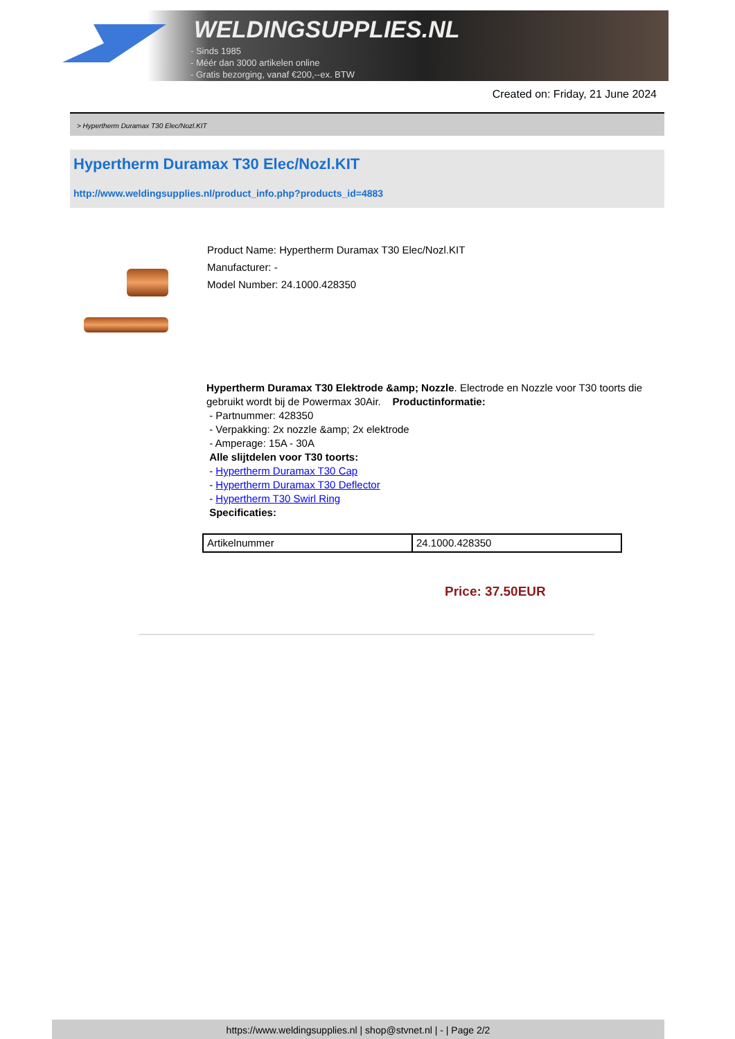WELDINGSUPPLIES.NL
- Sinds 1985
- Méér dan 3000 artikelen online
- Gratis bezorging, vanaf €200,--ex. BTW
Created on: Friday, 21 June 2024
> Hypertherm Duramax T30 Elec/Nozl.KIT
Hypertherm Duramax T30 Elec/Nozl.KIT
http://www.weldingsupplies.nl/product_info.php?products_id=4883
Product Name: Hypertherm Duramax T30 Elec/Nozl.KIT
Manufacturer: -
Model Number: 24.1000.428350
Hypertherm Duramax T30 Elektrode &amp; Nozzle. Electrode en Nozzle voor T30 toorts die gebruikt wordt bij de Powermax 30Air. Productinformatie:
- Partnummer: 428350
- Verpakking: 2x nozzle &amp; 2x elektrode
- Amperage: 15A - 30A
Alle slijtdelen voor T30 toorts:
- Hypertherm Duramax T30 Cap
- Hypertherm Duramax T30 Deflector
- Hypertherm T30 Swirl Ring
Specificaties:
| Artikelnummer | 24.1000.428350 |
Price: 37.50EUR
https://www.weldingsupplies.nl | shop@stvnet.nl | - | Page 2/2